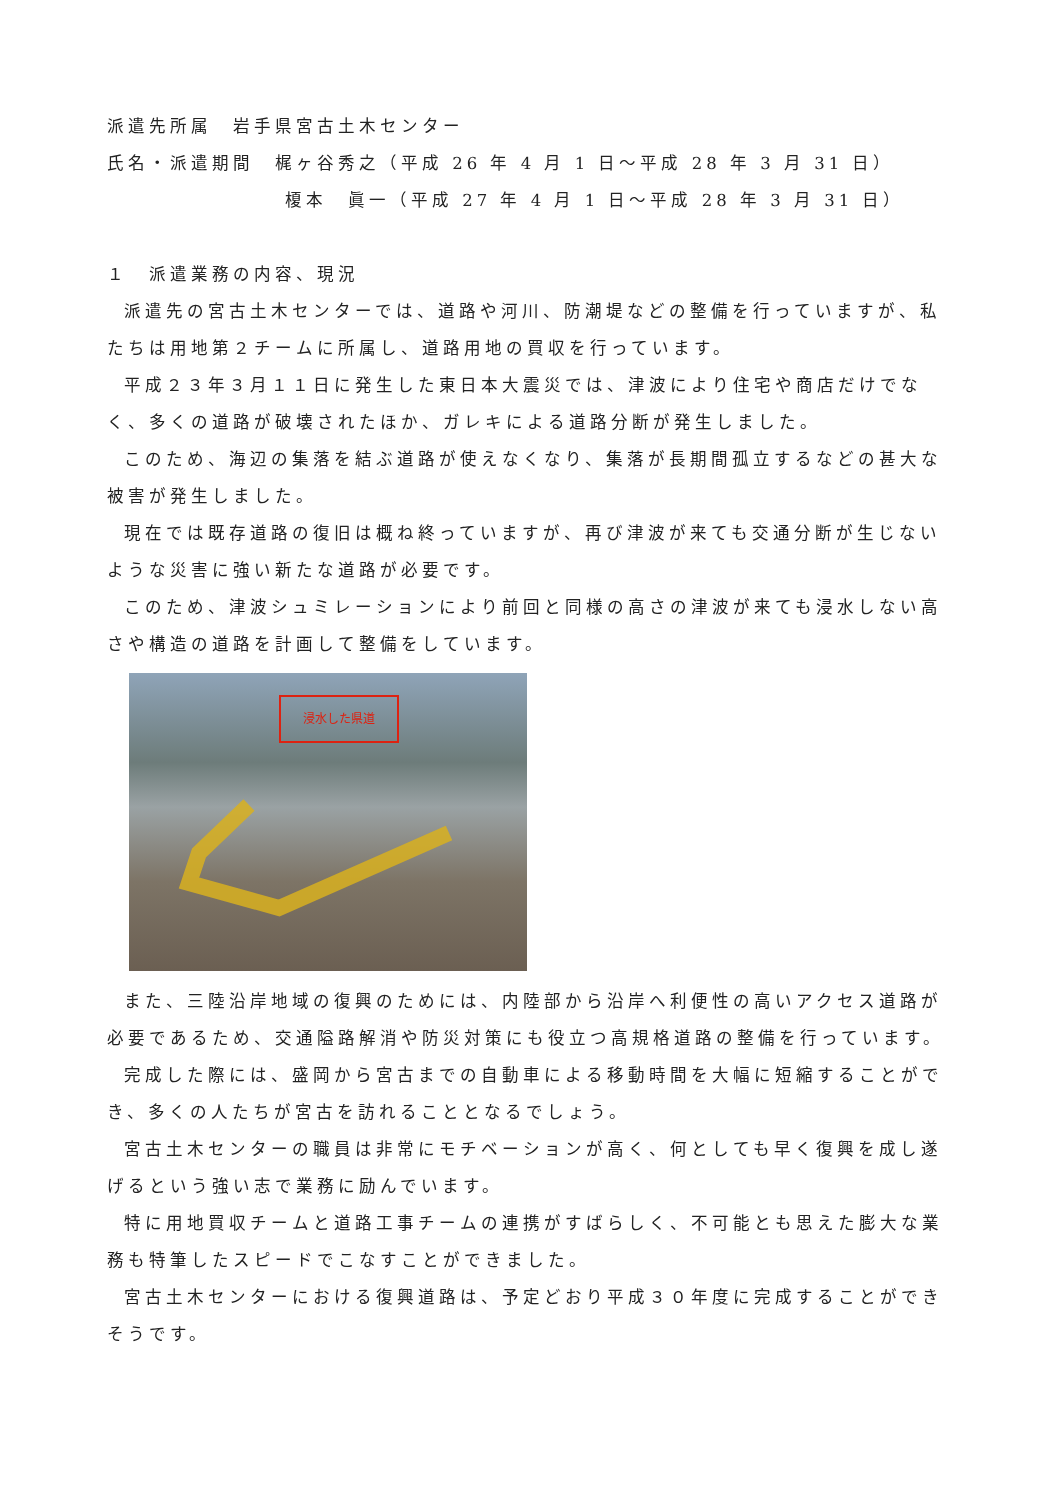派遣先所属　岩手県宮古土木センター
氏名・派遣期間　梶ヶ谷秀之（平成 26 年 4 月 1 日～平成 28 年 3 月 31 日）
榎本　眞一（平成 27 年 4 月 1 日～平成 28 年 3 月 31 日）
１　派遣業務の内容、現況
派遣先の宮古土木センターでは、道路や河川、防潮堤などの整備を行っていますが、私たちは用地第２チームに所属し、道路用地の買収を行っています。
平成２３年３月１１日に発生した東日本大震災では、津波により住宅や商店だけでなく、多くの道路が破壊されたほか、ガレキによる道路分断が発生しました。
このため、海辺の集落を結ぶ道路が使えなくなり、集落が長期間孤立するなどの甚大な被害が発生しました。
現在では既存道路の復旧は概ね終っていますが、再び津波が来ても交通分断が生じないような災害に強い新たな道路が必要です。
このため、津波シュミレーションにより前回と同様の高さの津波が来ても浸水しない高さや構造の道路を計画して整備をしています。
浸水した県道
また、三陸沿岸地域の復興のためには、内陸部から沿岸へ利便性の高いアクセス道路が必要であるため、交通隘路解消や防災対策にも役立つ高規格道路の整備を行っています。
完成した際には、盛岡から宮古までの自動車による移動時間を大幅に短縮することができ、多くの人たちが宮古を訪れることとなるでしょう。
宮古土木センターの職員は非常にモチベーションが高く、何としても早く復興を成し遂げるという強い志で業務に励んでいます。
特に用地買収チームと道路工事チームの連携がすばらしく、不可能とも思えた膨大な業務も特筆したスピードでこなすことができました。
宮古土木センターにおける復興道路は、予定どおり平成３０年度に完成することができそうです。